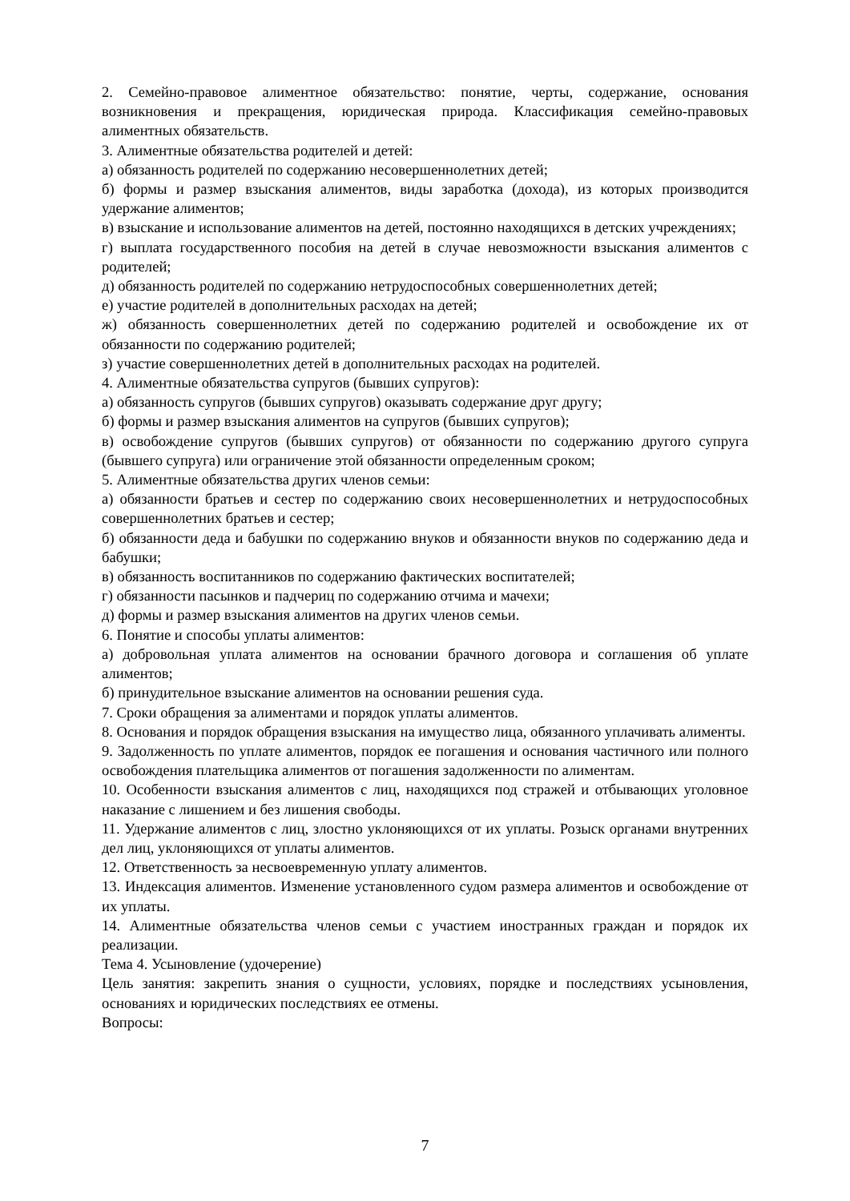2. Семейно-правовое алиментное обязательство: понятие, черты, содержание, основания возникновения и прекращения, юридическая природа. Классификация семейно-правовых алиментных обязательств.
3. Алиментные обязательства родителей и детей:
а) обязанность родителей по содержанию несовершеннолетних детей;
б) формы и размер взыскания алиментов, виды заработка (дохода), из которых производится удержание алиментов;
в) взыскание и использование алиментов на детей, постоянно находящихся в детских учреждениях;
г) выплата государственного пособия на детей в случае невозможности взыскания алиментов с родителей;
д) обязанность родителей по содержанию нетрудоспособных совершеннолетних детей;
е) участие родителей в дополнительных расходах на детей;
ж) обязанность совершеннолетних детей по содержанию родителей и освобождение их от обязанности по содержанию родителей;
з) участие совершеннолетних детей в дополнительных расходах на родителей.
4. Алиментные обязательства супругов (бывших супругов):
а) обязанность супругов (бывших супругов) оказывать содержание друг другу;
б) формы и размер взыскания алиментов на супругов (бывших супругов);
в) освобождение супругов (бывших супругов) от обязанности по содержанию другого супруга (бывшего супруга) или ограничение этой обязанности определенным сроком;
5. Алиментные обязательства других членов семьи:
а) обязанности братьев и сестер по содержанию своих несовершеннолетних и нетрудоспособных совершеннолетних братьев и сестер;
б) обязанности деда и бабушки по содержанию внуков и обязанности внуков по содержанию деда и бабушки;
в) обязанность воспитанников по содержанию фактических воспитателей;
г) обязанности пасынков и падчериц по содержанию отчима и мачехи;
д) формы и размер взыскания алиментов на других членов семьи.
6. Понятие и способы уплаты алиментов:
а) добровольная уплата алиментов на основании брачного договора и соглашения об уплате алиментов;
б) принудительное взыскание алиментов на основании решения суда.
7. Сроки обращения за алиментами и порядок уплаты алиментов.
8. Основания и порядок обращения взыскания на имущество лица, обязанного уплачивать алименты.
9. Задолженность по уплате алиментов, порядок ее погашения и основания частичного или полного освобождения плательщика алиментов от погашения задолженности по алиментам.
10. Особенности взыскания алиментов с лиц, находящихся под стражей и отбывающих уголовное наказание с лишением и без лишения свободы.
11. Удержание алиментов с лиц, злостно уклоняющихся от их уплаты. Розыск органами внутренних дел лиц, уклоняющихся от уплаты алиментов.
12. Ответственность за несвоевременную уплату алиментов.
13. Индексация алиментов. Изменение установленного судом размера алиментов и освобождение от их уплаты.
14. Алиментные обязательства членов семьи с участием иностранных граждан и порядок их реализации.
Тема 4. Усыновление (удочерение)
Цель занятия: закрепить знания о сущности, условиях, порядке и последствиях усыновления, основаниях и юридических последствиях ее отмены.
Вопросы:
7